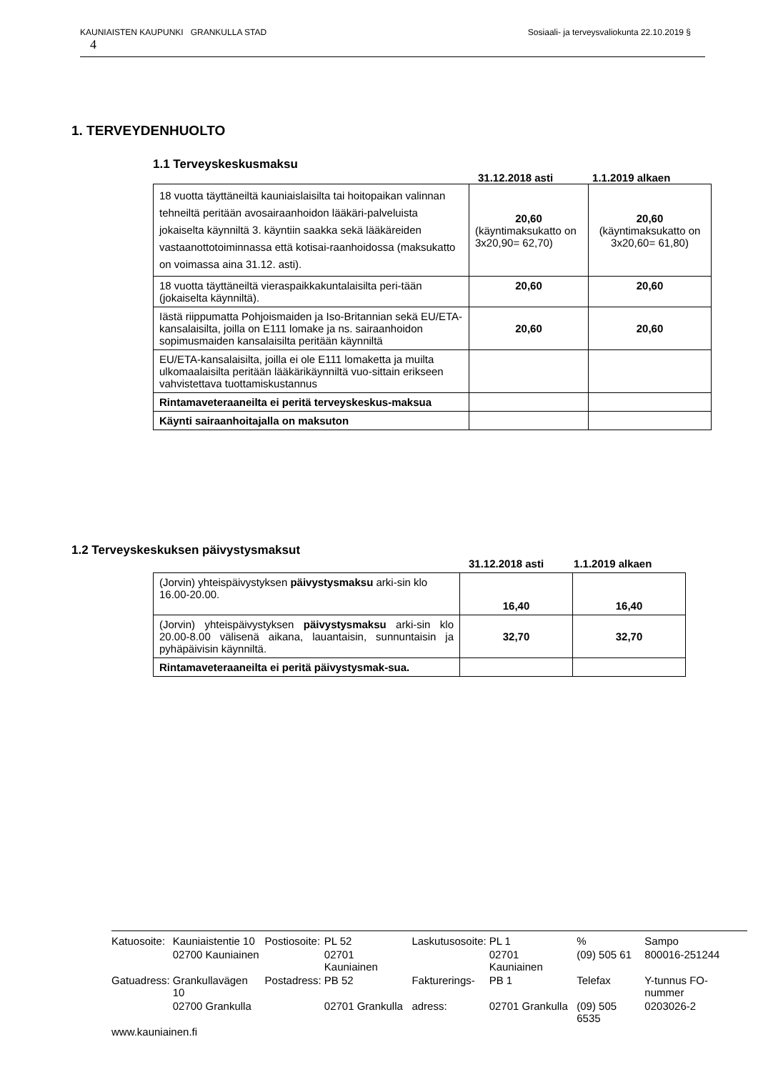KAUNIAISTEN KAUPUNKI GRANKULLA STAD Sosiaali- ja terveysvaliokunta 22.10.2019 §
4
1. TERVEYDENHUOLTO
1.1 Terveyskeskusmaksu
31.12.2018 asti 1.1.2019 alkaen
| 18 vuotta täyttäneiltä kauniaislaisilta tai hoitopaikan valinnan tehneiltä peritään avosairaanhoidon lääkäri-palveluista jokaiselta käynniltä 3. käyntiin saakka sekä lääkäreiden vastaanottotoiminnassa että kotisai-raanhoidossa (maksukatto on voimassa aina 31.12. asti). | 20,60 (käyntimaksukatto on 3x20,90= 62,70) | 20,60 (käyntimaksukatto on 3x20,60= 61,80) |
| 18 vuotta täyttäneiltä vieraspaikkakuntalaisilta peri-tään (jokaiselta käynniltä). | 20,60 | 20,60 |
| Iästä riippumatta Pohjoismaiden ja Iso-Britannian sekä EU/ETA- kansalaisilta, joilla on E111 lomake ja ns. sairaanhoidon sopimusmaiden kansalaisilta peritään käynniltä | 20,60 | 20,60 |
| EU/ETA-kansalaisilta, joilla ei ole E111 lomaketta ja muilta ulkomaalaisilta peritään lääkärikäynniltä vuo-sittain erikseen vahvistettava tuottamiskustannus | | |
| Rintamaveteraaneilta ei peritä terveyskeskus-maksua | | |
| Käynti sairaanhoitajalla on maksuton | | |
1.2 Terveyskeskuksen päivystysmaksut
31.12.2018 asti 1.1.2019 alkaen
| (Jorvin) yhteispäivystyksen päivystysmaksu arki-sin klo 16.00-20.00. | 16,40 | 16,40 |
| (Jorvin) yhteispäivystyksen päivystysmaksu arki-sin klo 20.00-8.00 välisenä aikana, lauantaisin, sunnuntaisin ja pyhäpäivisin käynniltä. | 32,70 | 32,70 |
| Rintamaveteraaneilta ei peritä päivystysmak-sua. | | |
| Katuosoite: | Kauniaistentie 10 | Postiosoite: | PL 52 | Laskutusosoite: | PL 1 | % | Sampo |
| | 02700 Kauniainen | | 02701 Kauniainen | | 02701 Kauniainen | (09) 505 61 | 800016-251244 |
| Gatuadress: | Grankullavägen 10 | Postadress: | PB 52 | Fakturerings- | PB 1 | Telefax | Y-tunnus FO-nummer |
| | 02700 Grankulla | | 02701 Grankulla | adress: | 02701 Grankulla | (09) 505 6535 | 0203026-2 |
| www.kauniainen.fi | | | | | | | |